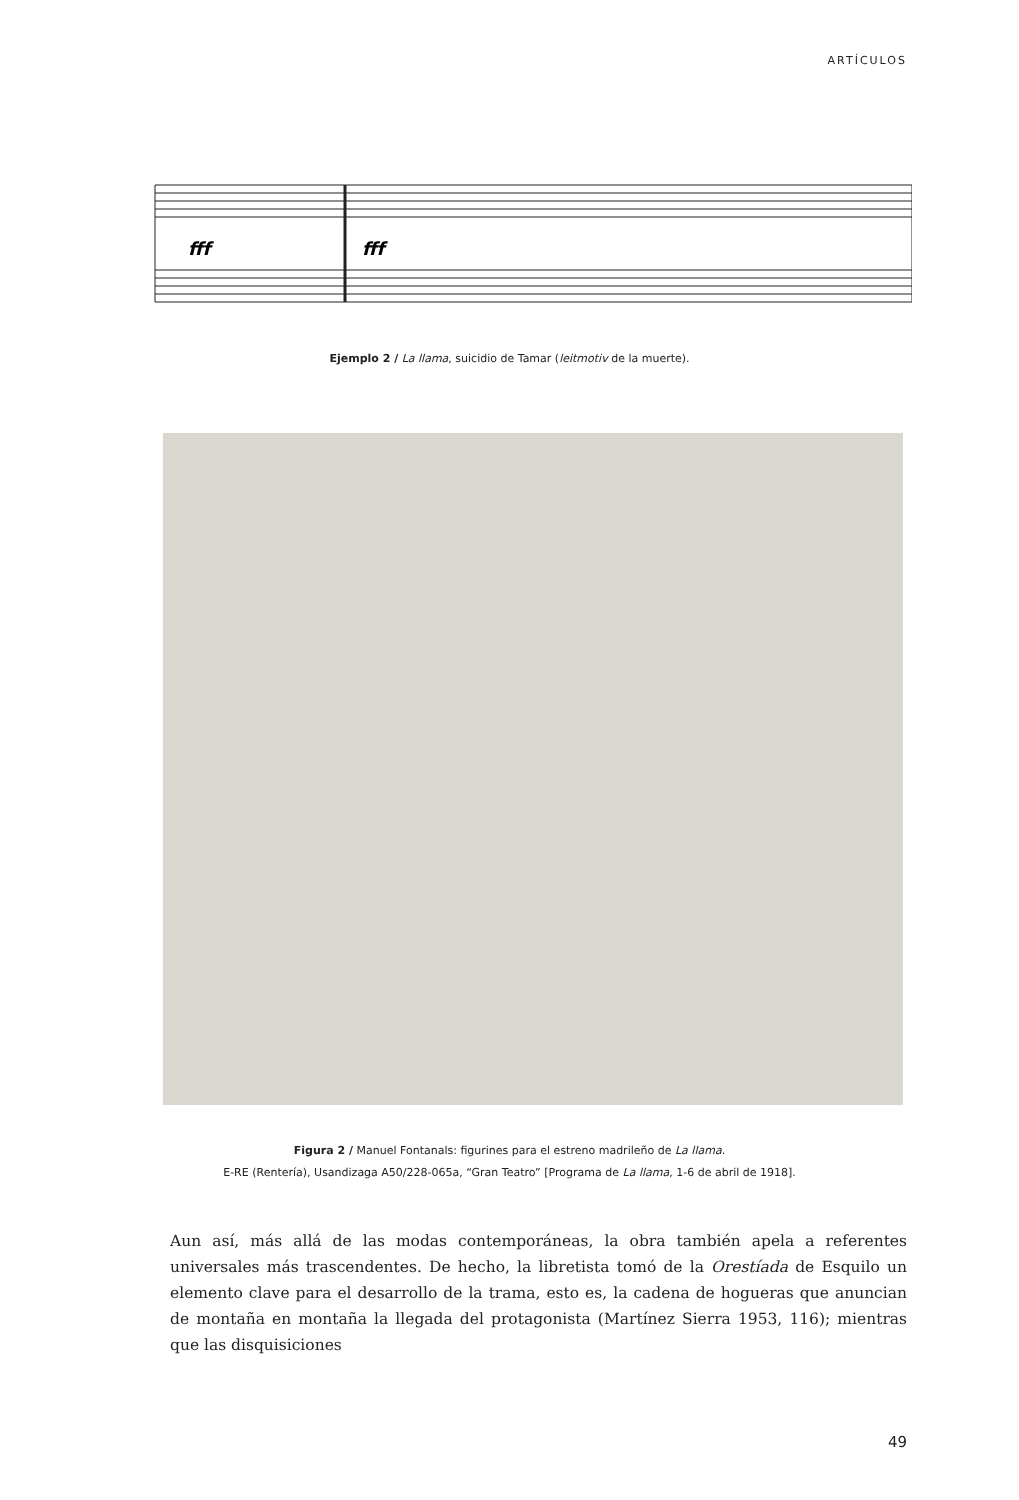ARTÍCULOS
fff
fff
Ejemplo 2 / La llama, suicidio de Tamar (leitmotiv de la muerte).
Figura 2 / Manuel Fontanals: figurines para el estreno madrileño de La llama.
E-RE (Rentería), Usandizaga A50/228-065a, “Gran Teatro” [Programa de La llama, 1-6 de abril de 1918].
Aun así, más allá de las modas contemporáneas, la obra también apela a referentes universales más trascendentes. De hecho, la libretista tomó de la Orestíada de Esquilo un elemento clave para el desarrollo de la trama, esto es, la cadena de hogueras que anuncian de montaña en montaña la llegada del protagonista (Martínez Sierra 1953, 116); mientras que las disquisiciones
49